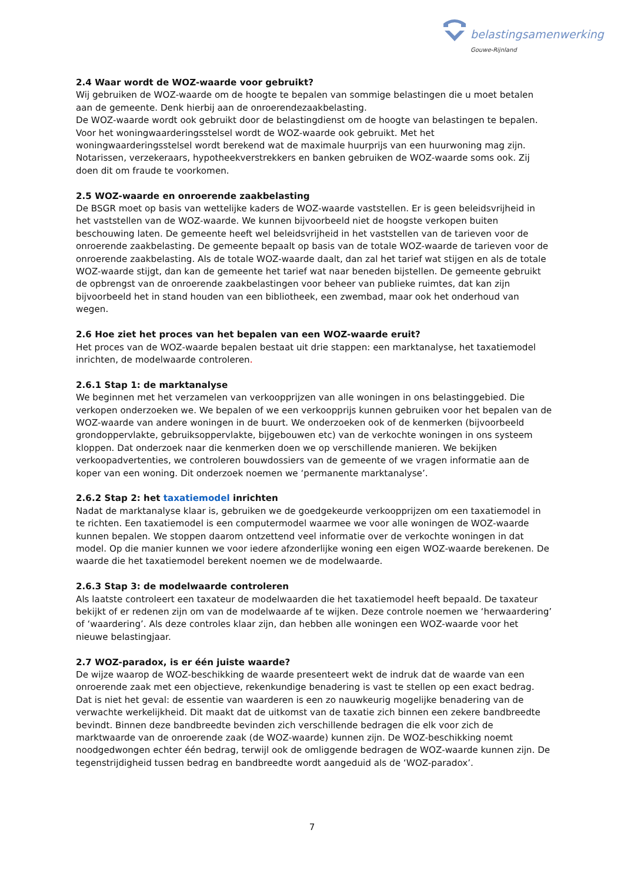belastingsamenwerking
Gouwe-Rijnland
2.4 Waar wordt de WOZ-waarde voor gebruikt?
Wij gebruiken de WOZ-waarde om de hoogte te bepalen van sommige belastingen die u moet betalen aan de gemeente. Denk hierbij aan de onroerendezaakbelasting.
De WOZ-waarde wordt ook gebruikt door de belastingdienst om de hoogte van belastingen te bepalen. Voor het woningwaarderingsstelsel wordt de WOZ-waarde ook gebruikt. Met het woningwaarderingsstelsel wordt berekend wat de maximale huurprijs van een huurwoning mag zijn. Notarissen, verzekeraars, hypotheekverstrekkers en banken gebruiken de WOZ-waarde soms ook. Zij doen dit om fraude te voorkomen.
2.5 WOZ-waarde en onroerende zaakbelasting
De BSGR moet op basis van wettelijke kaders de WOZ-waarde vaststellen. Er is geen beleidsvrijheid in het vaststellen van de WOZ-waarde. We kunnen bijvoorbeeld niet de hoogste verkopen buiten beschouwing laten. De gemeente heeft wel beleidsvrijheid in het vaststellen van de tarieven voor de onroerende zaakbelasting. De gemeente bepaalt op basis van de totale WOZ-waarde de tarieven voor de onroerende zaakbelasting. Als de totale WOZ-waarde daalt, dan zal het tarief wat stijgen en als de totale WOZ-waarde stijgt, dan kan de gemeente het tarief wat naar beneden bijstellen. De gemeente gebruikt de opbrengst van de onroerende zaakbelastingen voor beheer van publieke ruimtes, dat kan zijn bijvoorbeeld het in stand houden van een bibliotheek, een zwembad, maar ook het onderhoud van wegen.
2.6 Hoe ziet het proces van het bepalen van een WOZ-waarde eruit?
Het proces van de WOZ-waarde bepalen bestaat uit drie stappen: een marktanalyse, het taxatiemodel inrichten, de modelwaarde controleren.
2.6.1 Stap 1: de marktanalyse
We beginnen met het verzamelen van verkoopprijzen van alle woningen in ons belastinggebied. Die verkopen onderzoeken we. We bepalen of we een verkoopprijs kunnen gebruiken voor het bepalen van de WOZ-waarde van andere woningen in de buurt. We onderzoeken ook of de kenmerken (bijvoorbeeld grondoppervlakte, gebruiksoppervlakte, bijgebouwen etc) van de verkochte woningen in ons systeem kloppen. Dat onderzoek naar die kenmerken doen we op verschillende manieren. We bekijken verkoopadvertenties, we controleren bouwdossiers van de gemeente of we vragen informatie aan de koper van een woning. Dit onderzoek noemen we ‘permanente marktanalyse’.
2.6.2 Stap 2: het taxatiemodel inrichten
Nadat de marktanalyse klaar is, gebruiken we de goedgekeurde verkoopprijzen om een taxatiemodel in te richten. Een taxatiemodel is een computermodel waarmee we voor alle woningen de WOZ-waarde kunnen bepalen. We stoppen daarom ontzettend veel informatie over de verkochte woningen in dat model. Op die manier kunnen we voor iedere afzonderlijke woning een eigen WOZ-waarde berekenen. De waarde die het taxatiemodel berekent noemen we de modelwaarde.
2.6.3 Stap 3: de modelwaarde controleren
Als laatste controleert een taxateur de modelwaarden die het taxatiemodel heeft bepaald. De taxateur bekijkt of er redenen zijn om van de modelwaarde af te wijken. Deze controle noemen we ‘herwaardering’ of ‘waardering’. Als deze controles klaar zijn, dan hebben alle woningen een WOZ-waarde voor het nieuwe belastingjaar.
2.7 WOZ-paradox, is er één juiste waarde?
De wijze waarop de WOZ-beschikking de waarde presenteert wekt de indruk dat de waarde van een onroerende zaak met een objectieve, rekenkundige benadering is vast te stellen op een exact bedrag. Dat is niet het geval: de essentie van waarderen is een zo nauwkeurig mogelijke benadering van de verwachte werkelijkheid. Dit maakt dat de uitkomst van de taxatie zich binnen een zekere bandbreedte bevindt. Binnen deze bandbreedte bevinden zich verschillende bedragen die elk voor zich de marktwaarde van de onroerende zaak (de WOZ-waarde) kunnen zijn. De WOZ-beschikking noemt noodgedwongen echter één bedrag, terwijl ook de omliggende bedragen de WOZ-waarde kunnen zijn. De tegenstrijdigheid tussen bedrag en bandbreedte wordt aangeduid als de ‘WOZ-paradox’.
7